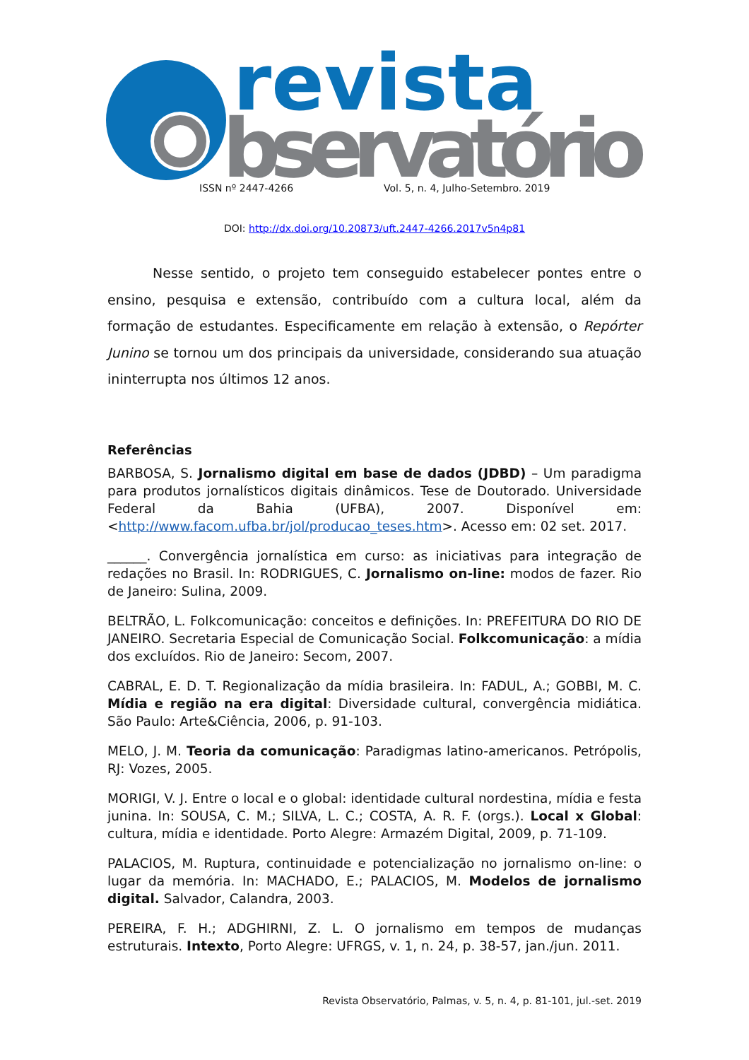revista
bservatório
ISSN nº 2447-4266 Vol. 5, n. 4, Julho-Setembro. 2019
DOI: http://dx.doi.org/10.20873/uft.2447-4266.2017v5n4p81
Nesse sentido, o projeto tem conseguido estabelecer pontes entre o ensino, pesquisa e extensão, contribuído com a cultura local, além da formação de estudantes. Especificamente em relação à extensão, o Repórter Junino se tornou um dos principais da universidade, considerando sua atuação ininterrupta nos últimos 12 anos.
Referências
BARBOSA, S. Jornalismo digital em base de dados (JDBD) – Um paradigma para produtos jornalísticos digitais dinâmicos. Tese de Doutorado. Universidade Federal da Bahia (UFBA), 2007. Disponível em: <http://www.facom.ufba.br/jol/producao_teses.htm>. Acesso em: 02 set. 2017.
______. Convergência jornalística em curso: as iniciativas para integração de redações no Brasil. In: RODRIGUES, C. Jornalismo on-line: modos de fazer. Rio de Janeiro: Sulina, 2009.
BELTRÃO, L. Folkcomunicação: conceitos e definições. In: PREFEITURA DO RIO DE JANEIRO. Secretaria Especial de Comunicação Social. Folkcomunicação: a mídia dos excluídos. Rio de Janeiro: Secom, 2007.
CABRAL, E. D. T. Regionalização da mídia brasileira. In: FADUL, A.; GOBBI, M. C. Mídia e região na era digital: Diversidade cultural, convergência midiática. São Paulo: Arte&Ciência, 2006, p. 91-103.
MELO, J. M. Teoria da comunicação: Paradigmas latino-americanos. Petrópolis, RJ: Vozes, 2005.
MORIGI, V. J. Entre o local e o global: identidade cultural nordestina, mídia e festa junina. In: SOUSA, C. M.; SILVA, L. C.; COSTA, A. R. F. (orgs.). Local x Global: cultura, mídia e identidade. Porto Alegre: Armazém Digital, 2009, p. 71-109.
PALACIOS, M. Ruptura, continuidade e potencialização no jornalismo on-line: o lugar da memória. In: MACHADO, E.; PALACIOS, M. Modelos de jornalismo digital. Salvador, Calandra, 2003.
PEREIRA, F. H.; ADGHIRNI, Z. L. O jornalismo em tempos de mudanças estruturais. Intexto, Porto Alegre: UFRGS, v. 1, n. 24, p. 38-57, jan./jun. 2011.
Revista Observatório, Palmas, v. 5, n. 4, p. 81-101, jul.-set. 2019